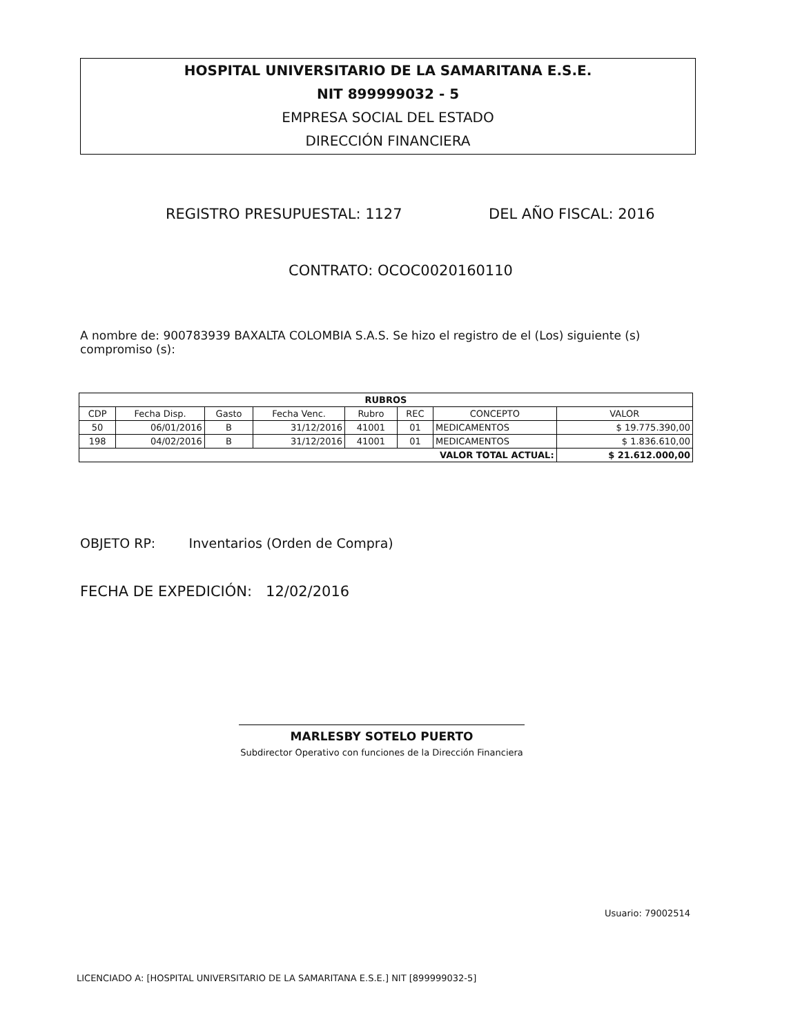HOSPITAL UNIVERSITARIO DE LA SAMARITANA E.S.E.
NIT 899999032 - 5
EMPRESA SOCIAL DEL ESTADO
DIRECCIÓN FINANCIERA
REGISTRO PRESUPUESTAL: 1127 DEL AÑO FISCAL: 2016
CONTRATO: OCOC0020160110
A nombre de: 900783939 BAXALTA COLOMBIA S.A.S. Se hizo el registro de el (Los) siguiente (s) compromiso (s):
| RUBROS | | | | | | | |
| --- | --- | --- | --- | --- | --- | --- | --- |
| CDP | Fecha Disp. | Gasto | Fecha Venc. | Rubro | REC | CONCEPTO | VALOR |
| 50 | 06/01/2016 | B | 31/12/2016 | 41001 | 01 | MEDICAMENTOS | $ 19.775.390,00 |
| 198 | 04/02/2016 | B | 31/12/2016 | 41001 | 01 | MEDICAMENTOS | $ 1.836.610,00 |
| VALOR TOTAL ACTUAL: | | | | | | | $ 21.612.000,00 |
OBJETO RP: Inventarios (Orden de Compra)
FECHA DE EXPEDICIÓN: 12/02/2016
MARLESBY SOTELO PUERTO
Subdirector Operativo con funciones de la Dirección Financiera
Usuario: 79002514
LICENCIADO A: [HOSPITAL UNIVERSITARIO DE LA SAMARITANA E.S.E.] NIT [899999032-5]